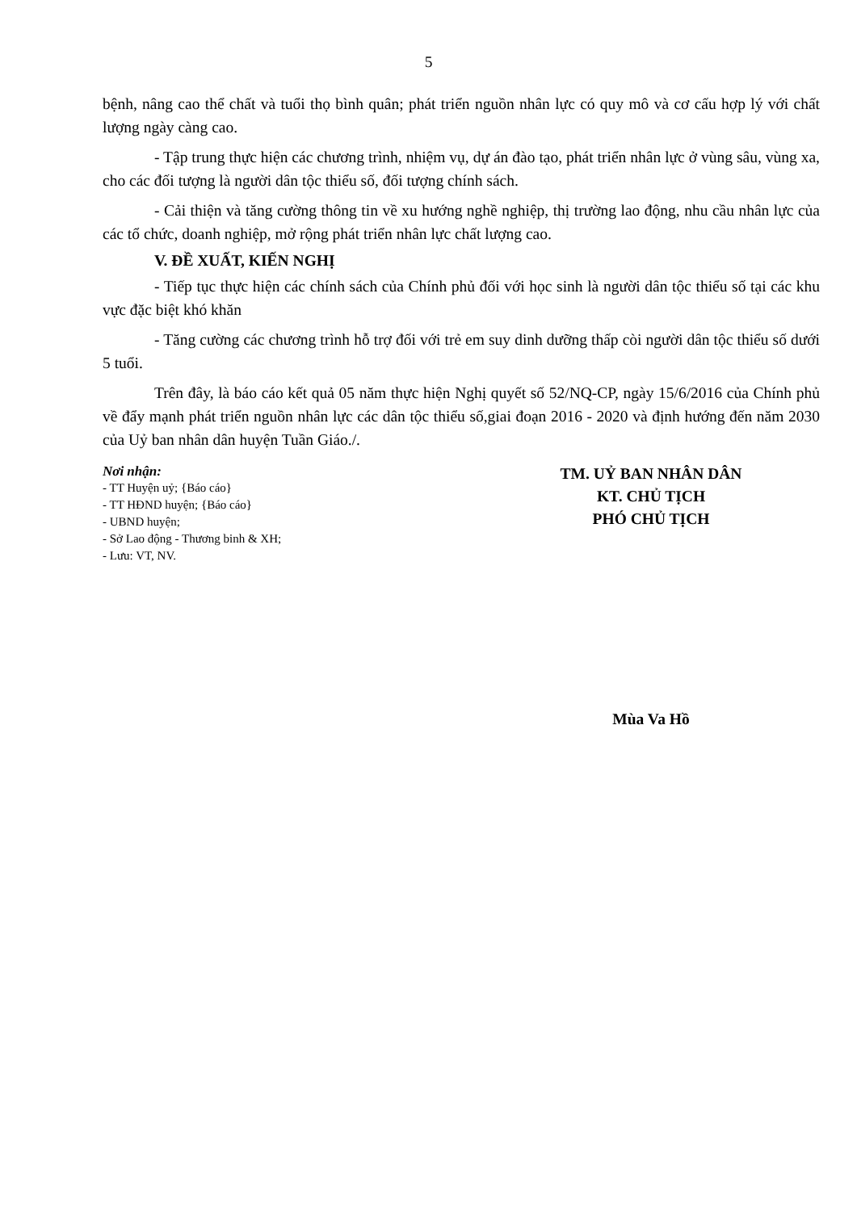5
bệnh, nâng cao thể chất và tuổi thọ bình quân; phát triển nguồn nhân lực có quy mô và cơ cấu hợp lý với chất lượng ngày càng cao.
- Tập trung thực hiện các chương trình, nhiệm vụ, dự án đào tạo, phát triển nhân lực ở vùng sâu, vùng xa, cho các đối tượng là người dân tộc thiểu số, đối tượng chính sách.
- Cải thiện và tăng cường thông tin về xu hướng nghề nghiệp, thị trường lao động, nhu cầu nhân lực của các tổ chức, doanh nghiệp, mở rộng phát triển nhân lực chất lượng cao.
V. ĐỀ XUẤT, KIẾN NGHỊ
- Tiếp tục thực hiện các chính sách của Chính phủ đối với học sinh là người dân tộc thiểu số tại các khu vực đặc biệt khó khăn
- Tăng cường các chương trình hỗ trợ đối với trẻ em suy dinh dưỡng thấp còi người dân tộc thiểu số dưới 5 tuổi.
Trên đây, là báo cáo kết quả 05 năm thực hiện Nghị quyết số 52/NQ-CP, ngày 15/6/2016 của Chính phủ về đẩy mạnh phát triển nguồn nhân lực các dân tộc thiểu số,giai đoạn 2016 - 2020 và định hướng đến năm 2030 của Uỷ ban nhân dân huyện Tuần Giáo./.
Nơi nhận:
- TT Huyện uỷ; {Báo cáo}
- TT HĐND huyện; {Báo cáo}
- UBND huyện;
- Sở Lao động - Thương binh & XH;
- Lưu: VT, NV.
TM. UỶ BAN NHÂN DÂN
KT. CHỦ TỊCH
PHÓ CHỦ TỊCH
Mùa Va Hồ